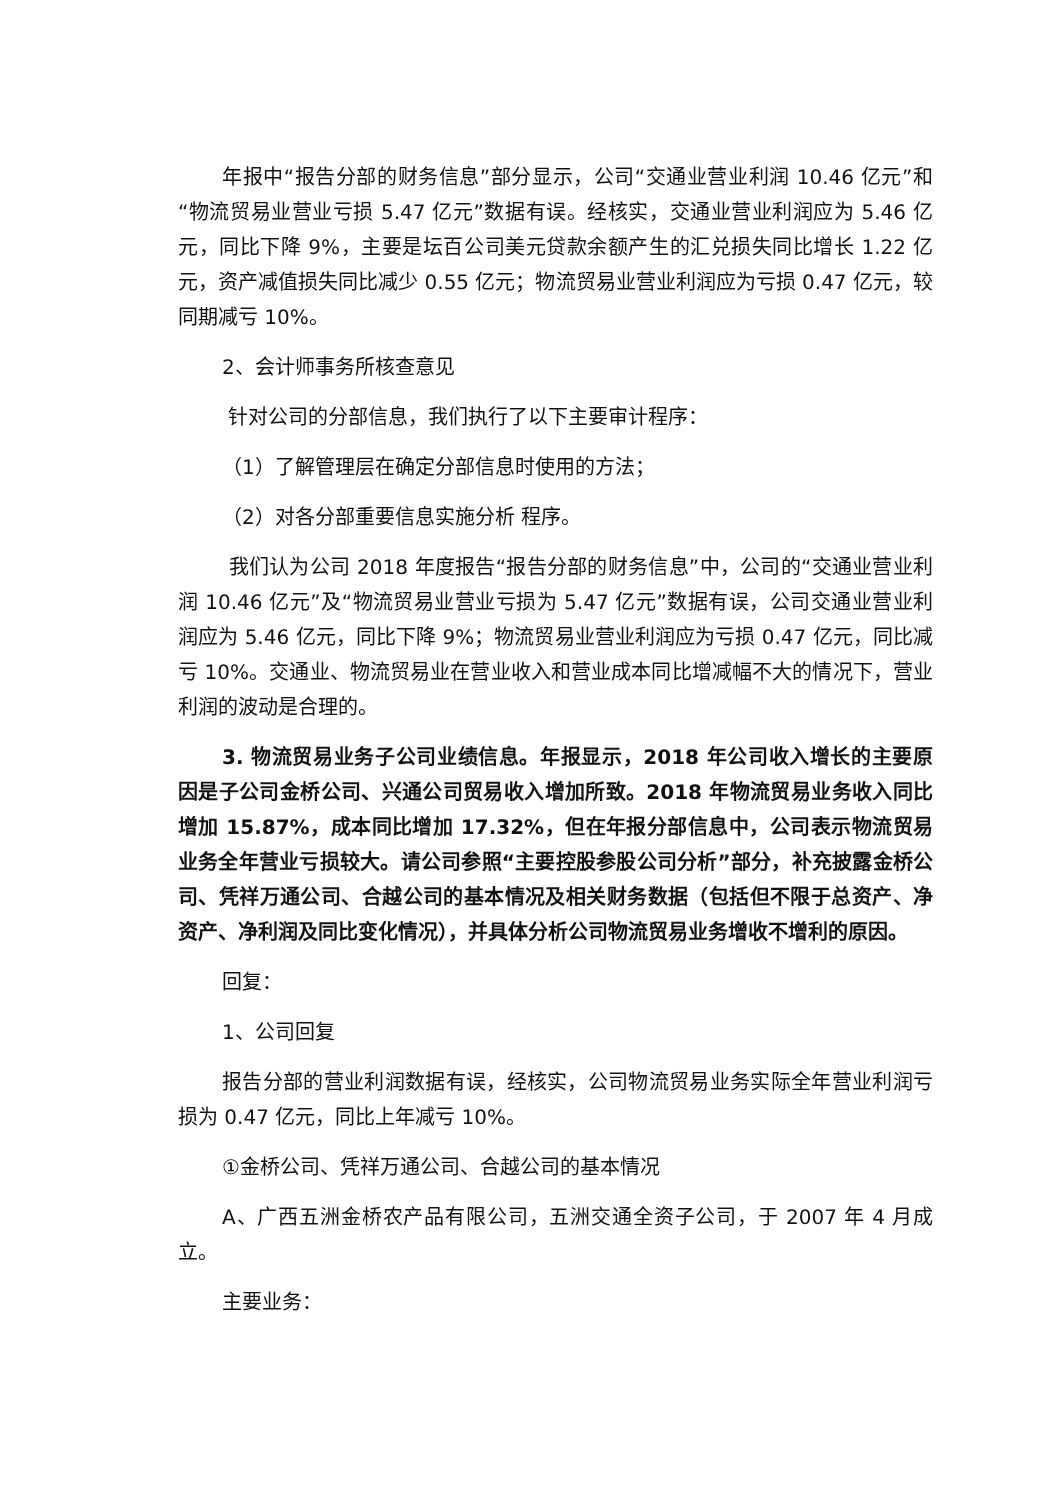年报中“报告分部的财务信息”部分显示，公司“交通业营业利润 10.46 亿元”和“物流贸易业营业亏损 5.47 亿元”数据有误。经核实，交通业营业利润应为 5.46 亿元，同比下降 9%，主要是坛百公司美元贷款余额产生的汇兑损失同比增长 1.22 亿元，资产减值损失同比减少 0.55 亿元；物流贸易业营业利润应为亏损 0.47 亿元，较同期减亏 10%。
2、会计师事务所核查意见
针对公司的分部信息，我们执行了以下主要审计程序：
（1）了解管理层在确定分部信息时使用的方法；
（2）对各分部重要信息实施分析 程序。
我们认为公司 2018 年度报告“报告分部的财务信息”中，公司的“交通业营业利润 10.46 亿元”及“物流贸易业营业亏损为 5.47 亿元”数据有误，公司交通业营业利润应为 5.46 亿元，同比下降 9%；物流贸易业营业利润应为亏损 0.47 亿元，同比减亏 10%。交通业、物流贸易业在营业收入和营业成本同比增减幅不大的情况下，营业利润的波动是合理的。
3. 物流贸易业务子公司业绩信息。年报显示，2018 年公司收入增长的主要原因是子公司金桥公司、兴通公司贸易收入增加所致。2018 年物流贸易业务收入同比增加 15.87%，成本同比增加 17.32%，但在年报分部信息中，公司表示物流贸易业务全年营业亏损较大。请公司参照“主要控股参股公司分析”部分，补充披露金桥公司、凭祥万通公司、合越公司的基本情况及相关财务数据（包括但不限于总资产、净资产、净利润及同比变化情况），并具体分析公司物流贸易业务增收不增利的原因。
回复：
1、公司回复
报告分部的营业利润数据有误，经核实，公司物流贸易业务实际全年营业利润亏损为 0.47 亿元，同比上年减亏 10%。
①金桥公司、凭祥万通公司、合越公司的基本情况
A、广西五洲金桥农产品有限公司，五洲交通全资子公司，于 2007 年 4 月成立。
主要业务：